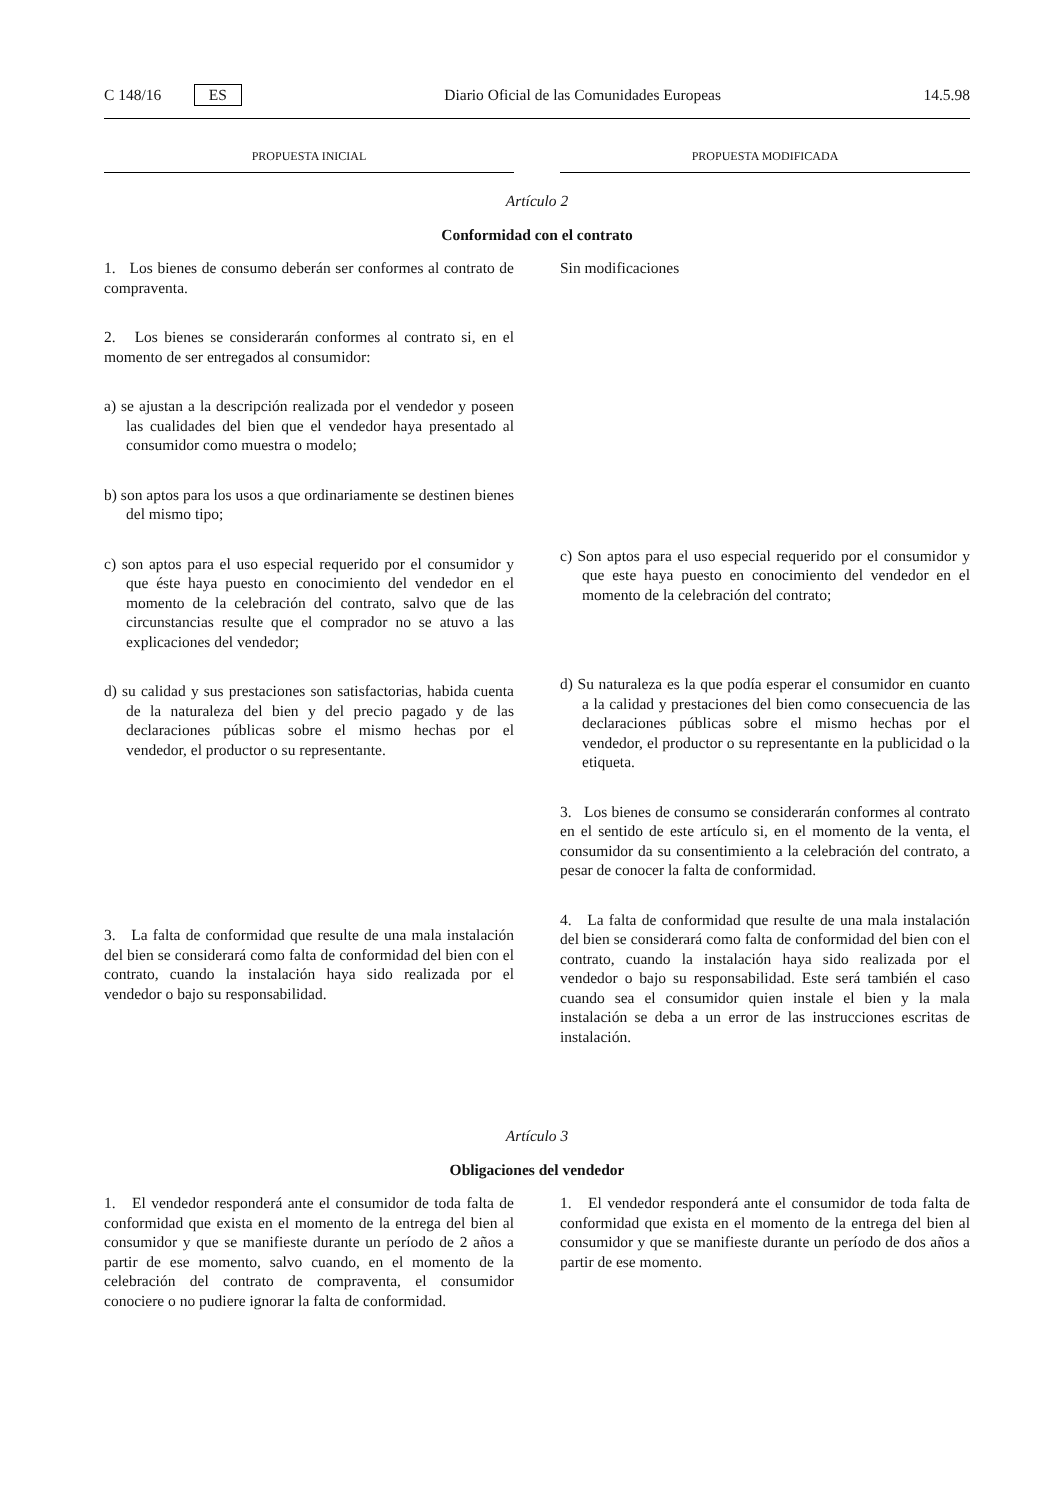C 148/16 ES Diario Oficial de las Comunidades Europeas 14.5.98
PROPUESTA INICIAL PROPUESTA MODIFICADA
Artículo 2
Conformidad con el contrato
1. Los bienes de consumo deberán ser conformes al contrato de compraventa.
2. Los bienes se considerarán conformes al contrato si, en el momento de ser entregados al consumidor:
a) se ajustan a la descripción realizada por el vendedor y poseen las cualidades del bien que el vendedor haya presentado al consumidor como muestra o modelo;
b) son aptos para los usos a que ordinariamente se destinen bienes del mismo tipo;
c) son aptos para el uso especial requerido por el consumidor y que éste haya puesto en conocimiento del vendedor en el momento de la celebración del contrato, salvo que de las circunstancias resulte que el comprador no se atuvo a las explicaciones del vendedor;
d) su calidad y sus prestaciones son satisfactorias, habida cuenta de la naturaleza del bien y del precio pagado y de las declaraciones públicas sobre el mismo hechas por el vendedor, el productor o su representante.
3. La falta de conformidad que resulte de una mala instalación del bien se considerará como falta de conformidad del bien con el contrato, cuando la instalación haya sido realizada por el vendedor o bajo su responsabilidad.
Sin modificaciones
c) Son aptos para el uso especial requerido por el consumidor y que este haya puesto en conocimiento del vendedor en el momento de la celebración del contrato;
d) Su naturaleza es la que podía esperar el consumidor en cuanto a la calidad y prestaciones del bien como consecuencia de las declaraciones públicas sobre el mismo hechas por el vendedor, el productor o su representante en la publicidad o la etiqueta.
3. Los bienes de consumo se considerarán conformes al contrato en el sentido de este artículo si, en el momento de la venta, el consumidor da su consentimiento a la celebración del contrato, a pesar de conocer la falta de conformidad.
4. La falta de conformidad que resulte de una mala instalación del bien se considerará como falta de conformidad del bien con el contrato, cuando la instalación haya sido realizada por el vendedor o bajo su responsabilidad. Este será también el caso cuando sea el consumidor quien instale el bien y la mala instalación se deba a un error de las instrucciones escritas de instalación.
Artículo 3
Obligaciones del vendedor
1. El vendedor responderá ante el consumidor de toda falta de conformidad que exista en el momento de la entrega del bien al consumidor y que se manifieste durante un período de 2 años a partir de ese momento, salvo cuando, en el momento de la celebración del contrato de compraventa, el consumidor conociere o no pudiere ignorar la falta de conformidad.
1. El vendedor responderá ante el consumidor de toda falta de conformidad que exista en el momento de la entrega del bien al consumidor y que se manifieste durante un período de dos años a partir de ese momento.